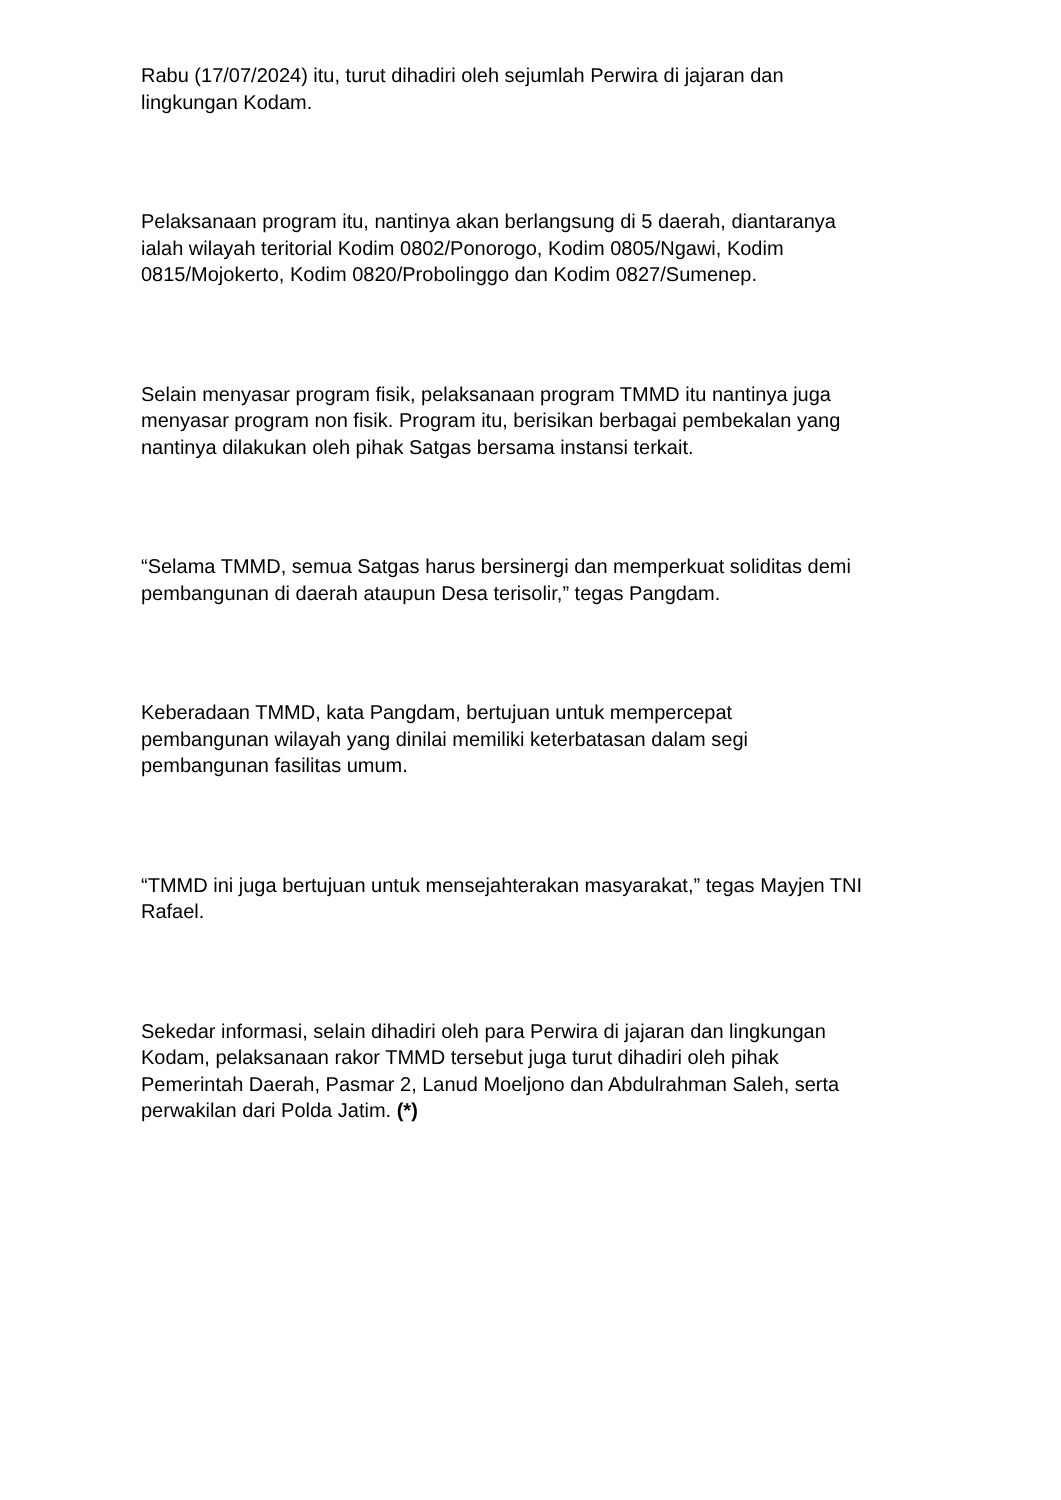Rabu (17/07/2024) itu, turut dihadiri oleh sejumlah Perwira di jajaran dan
lingkungan Kodam.
Pelaksanaan program itu, nantinya akan berlangsung di 5 daerah, diantaranya
ialah wilayah teritorial Kodim 0802/Ponorogo, Kodim 0805/Ngawi, Kodim
0815/Mojokerto, Kodim 0820/Probolinggo dan Kodim 0827/Sumenep.
Selain menyasar program fisik, pelaksanaan program TMMD itu nantinya juga
menyasar program non fisik. Program itu, berisikan berbagai pembekalan yang
nantinya dilakukan oleh pihak Satgas bersama instansi terkait.
“Selama TMMD, semua Satgas harus bersinergi dan memperkuat soliditas demi
pembangunan di daerah ataupun Desa terisolir,” tegas Pangdam.
Keberadaan TMMD, kata Pangdam, bertujuan untuk mempercepat
pembangunan wilayah yang dinilai memiliki keterbatasan dalam segi
pembangunan fasilitas umum.
“TMMD ini juga bertujuan untuk mensejahterakan masyarakat,” tegas Mayjen TNI
Rafael.
Sekedar informasi, selain dihadiri oleh para Perwira di jajaran dan lingkungan
Kodam, pelaksanaan rakor TMMD tersebut juga turut dihadiri oleh pihak
Pemerintah Daerah, Pasmar 2, Lanud Moeljono dan Abdulrahman Saleh, serta
perwakilan dari Polda Jatim. (*)